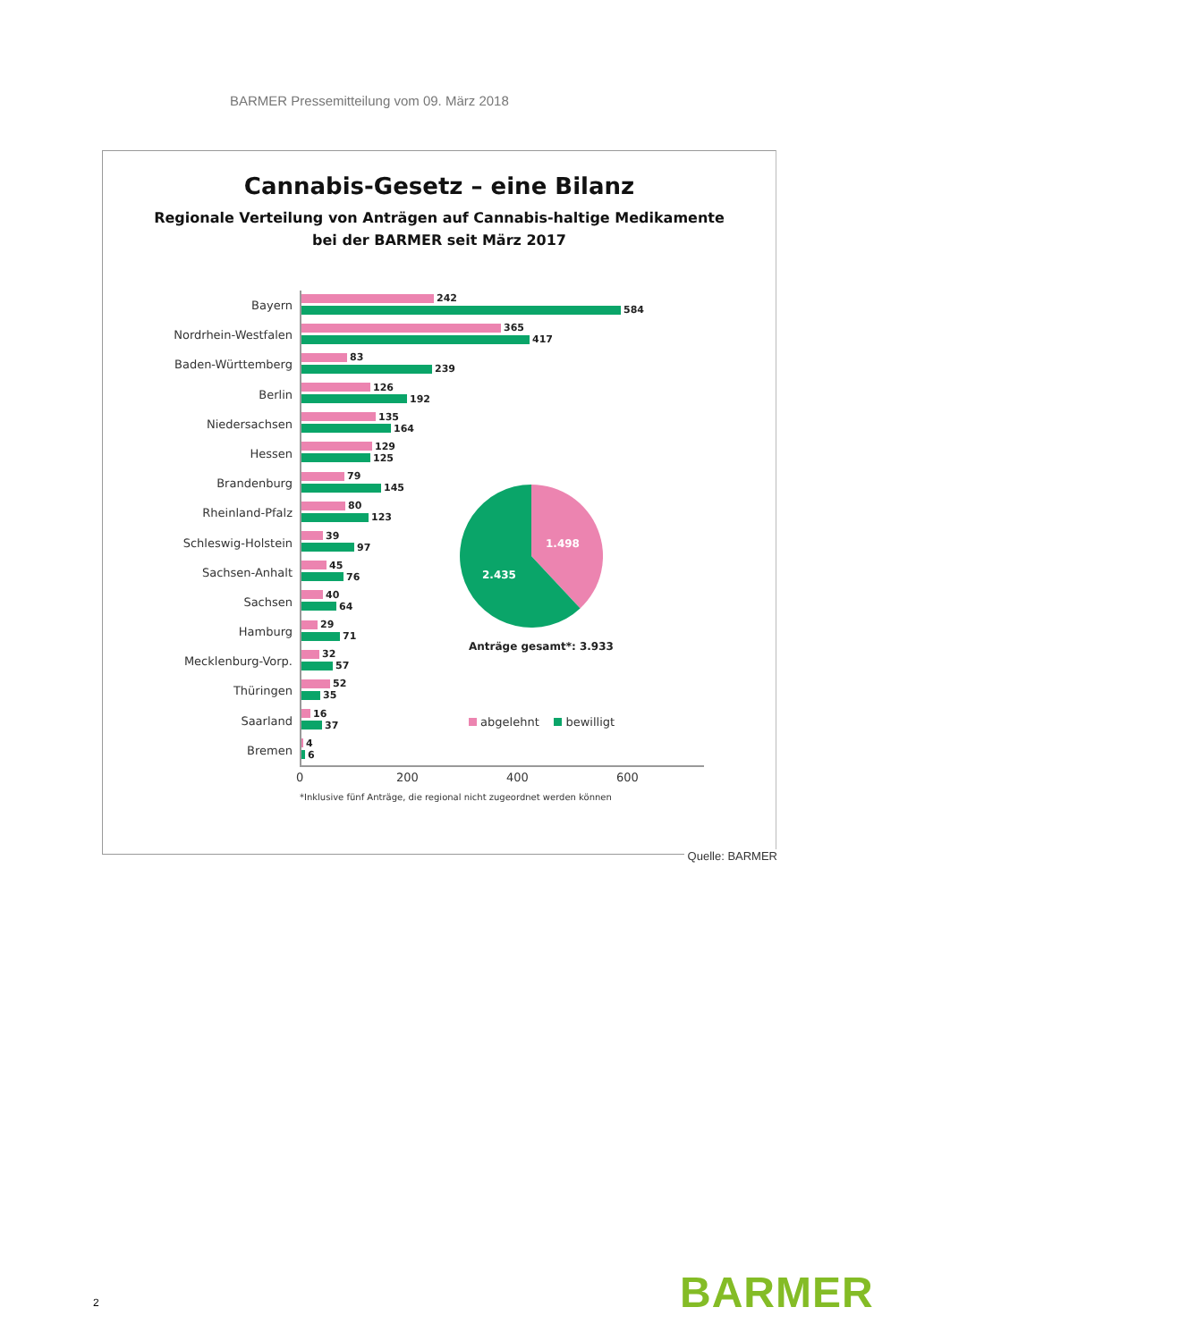BARMER Pressemitteilung vom 09. März 2018
Cannabis-Gesetz – eine Bilanz
Regionale Verteilung von Anträgen auf Cannabis-haltige Medikamente
bei der BARMER seit März 2017
Bayern
242
584
Nordrhein-Westfalen
365
417
Baden-Württemberg
83
239
Berlin
126
192
Niedersachsen
135
164
Hessen
129
125
Brandenburg
79
145
Rheinland-Pfalz
80
123
Schleswig-Holstein
39
97
Sachsen-Anhalt
45
76
Sachsen
40
64
Hamburg
29
71
Mecklenburg-Vorp.
32
57
Thüringen
52
35
Saarland
16
37
Bremen
4
6
1.498
2.435
Anträge gesamt*: 3.933
abgelehnt bewilligt
0 200 400 600
*Inklusive fünf Anträge, die regional nicht zugeordnet werden können
Quelle: BARMER
BARMER
2